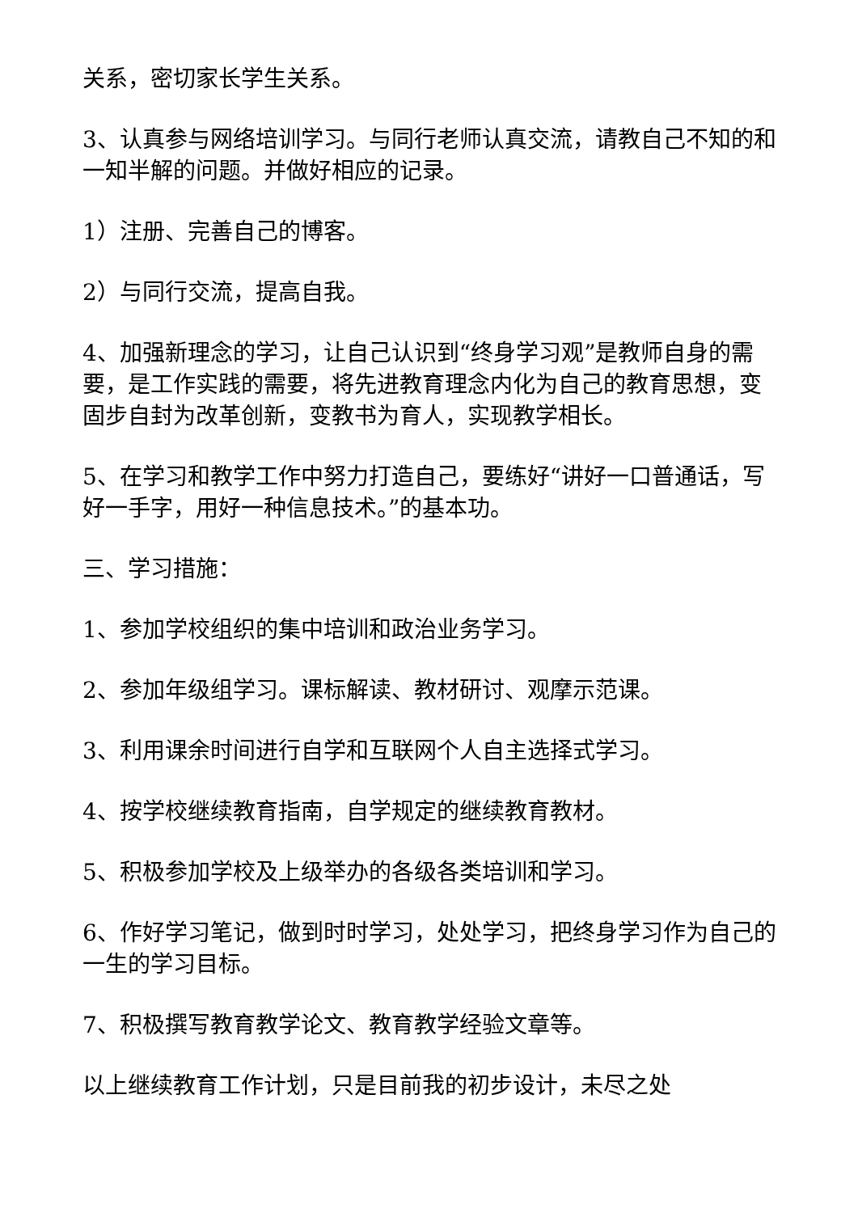关系，密切家长学生关系。
3、认真参与网络培训学习。与同行老师认真交流，请教自己不知的和一知半解的问题。并做好相应的记录。
1）注册、完善自己的博客。
2）与同行交流，提高自我。
4、加强新理念的学习，让自己认识到“终身学习观”是教师自身的需要，是工作实践的需要，将先进教育理念内化为自己的教育思想，变固步自封为改革创新，变教书为育人，实现教学相长。
5、在学习和教学工作中努力打造自己，要练好“讲好一口普通话，写好一手字，用好一种信息技术。”的基本功。
三、学习措施：
1、参加学校组织的集中培训和政治业务学习。
2、参加年级组学习。课标解读、教材研讨、观摩示范课。
3、利用课余时间进行自学和互联网个人自主选择式学习。
4、按学校继续教育指南，自学规定的继续教育教材。
5、积极参加学校及上级举办的各级各类培训和学习。
6、作好学习笔记，做到时时学习，处处学习，把终身学习作为自己的一生的学习目标。
7、积极撰写教育教学论文、教育教学经验文章等。
以上继续教育工作计划，只是目前我的初步设计，未尽之处